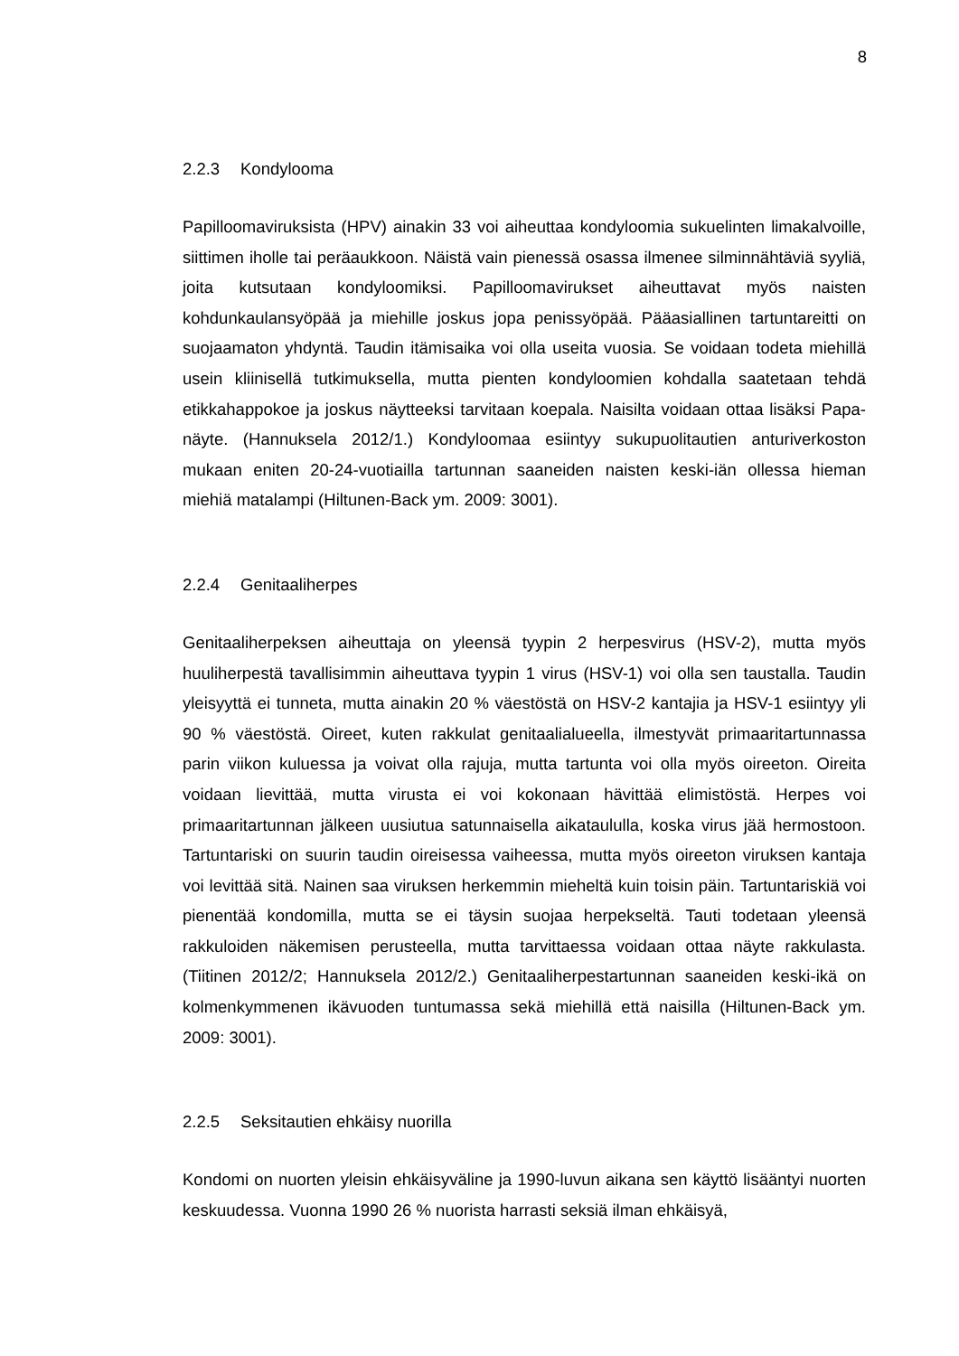8
2.2.3 Kondylooma
Papilloomaviruksista (HPV) ainakin 33 voi aiheuttaa kondyloomia sukuelinten limakalvoille, siittimen iholle tai peräaukkoon. Näistä vain pienessä osassa ilmenee silminnähtäviä syyliä, joita kutsutaan kondyloomiksi. Papilloomavirukset aiheuttavat myös naisten kohdunkaulansyöpää ja miehille joskus jopa penissyöpää. Pääasiallinen tartuntareitti on suojaamaton yhdyntä. Taudin itämisaika voi olla useita vuosia. Se voidaan todeta miehillä usein kliinisellä tutkimuksella, mutta pienten kondyloomien kohdalla saatetaan tehdä etikkahappokoe ja joskus näytteeksi tarvitaan koepala. Naisilta voidaan ottaa lisäksi Papa-näyte. (Hannuksela 2012/1.) Kondyloomaa esiintyy sukupuolitautien anturiverkoston mukaan eniten 20-24-vuotiailla tartunnan saaneiden naisten keski-iän ollessa hieman miehiä matalampi (Hiltunen-Back ym. 2009: 3001).
2.2.4 Genitaaliherpes
Genitaaliherpeksen aiheuttaja on yleensä tyypin 2 herpesvirus (HSV-2), mutta myös huuliherpestä tavallisimmin aiheuttava tyypin 1 virus (HSV-1) voi olla sen taustalla. Taudin yleisyyttä ei tunneta, mutta ainakin 20 % väestöstä on HSV-2 kantajia ja HSV-1 esiintyy yli 90 % väestöstä. Oireet, kuten rakkulat genitaalialueella, ilmestyvät primaaritartunnassa parin viikon kuluessa ja voivat olla rajuja, mutta tartunta voi olla myös oireeton. Oireita voidaan lievittää, mutta virusta ei voi kokonaan hävittää elimistöstä. Herpes voi primaaritartunnan jälkeen uusiutua satunnaisella aikataululla, koska virus jää hermostoon. Tartuntariski on suurin taudin oireisessa vaiheessa, mutta myös oireeton viruksen kantaja voi levittää sitä. Nainen saa viruksen herkemmin mieheltä kuin toisin päin. Tartuntariskiä voi pienentää kondomilla, mutta se ei täysin suojaa herpekseltä. Tauti todetaan yleensä rakkuloiden näkemisen perusteella, mutta tarvittaessa voidaan ottaa näyte rakkulasta. (Tiitinen 2012/2; Hannuksela 2012/2.) Genitaaliherpestartunnan saaneiden keski-ikä on kolmenkymmenen ikävuoden tuntumassa sekä miehillä että naisilla (Hiltunen-Back ym. 2009: 3001).
2.2.5 Seksitautien ehkäisy nuorilla
Kondomi on nuorten yleisin ehkäisyväline ja 1990-luvun aikana sen käyttö lisääntyi nuorten keskuudessa. Vuonna 1990 26 % nuorista harrasti seksiä ilman ehkäisyä,